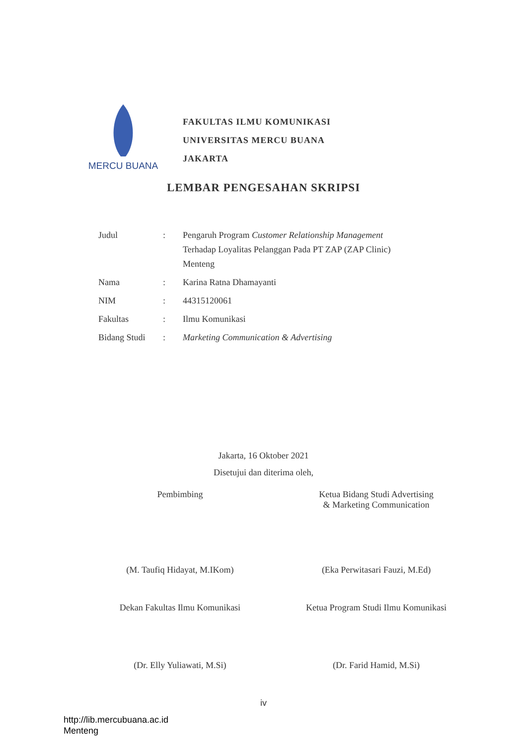MERCU BUANA
FAKULTAS ILMU KOMUNIKASI
UNIVERSITAS MERCU BUANA
JAKARTA
LEMBAR PENGESAHAN SKRIPSI
| Judul | : | Pengaruh Program Customer Relationship Management Terhadap Loyalitas Pelanggan Pada PT ZAP (ZAP Clinic) Menteng |
| Nama | : | Karina Ratna Dhamayanti |
| NIM | : | 44315120061 |
| Fakultas | : | Ilmu Komunikasi |
| Bidang Studi | : | Marketing Communication & Advertising |
Jakarta, 16 Oktober 2021
Disetujui dan diterima oleh,
Pembimbing Ketua Bidang Studi Advertising
& Marketing Communication
(M. Taufiq Hidayat, M.IKom) (Eka Perwitasari Fauzi, M.Ed)
Dekan Fakultas Ilmu Komunikasi Ketua Program Studi Ilmu Komunikasi
(Dr. Elly Yuliawati, M.Si) (Dr. Farid Hamid, M.Si)
iv
http://lib.mercubuana.ac.id
Menteng